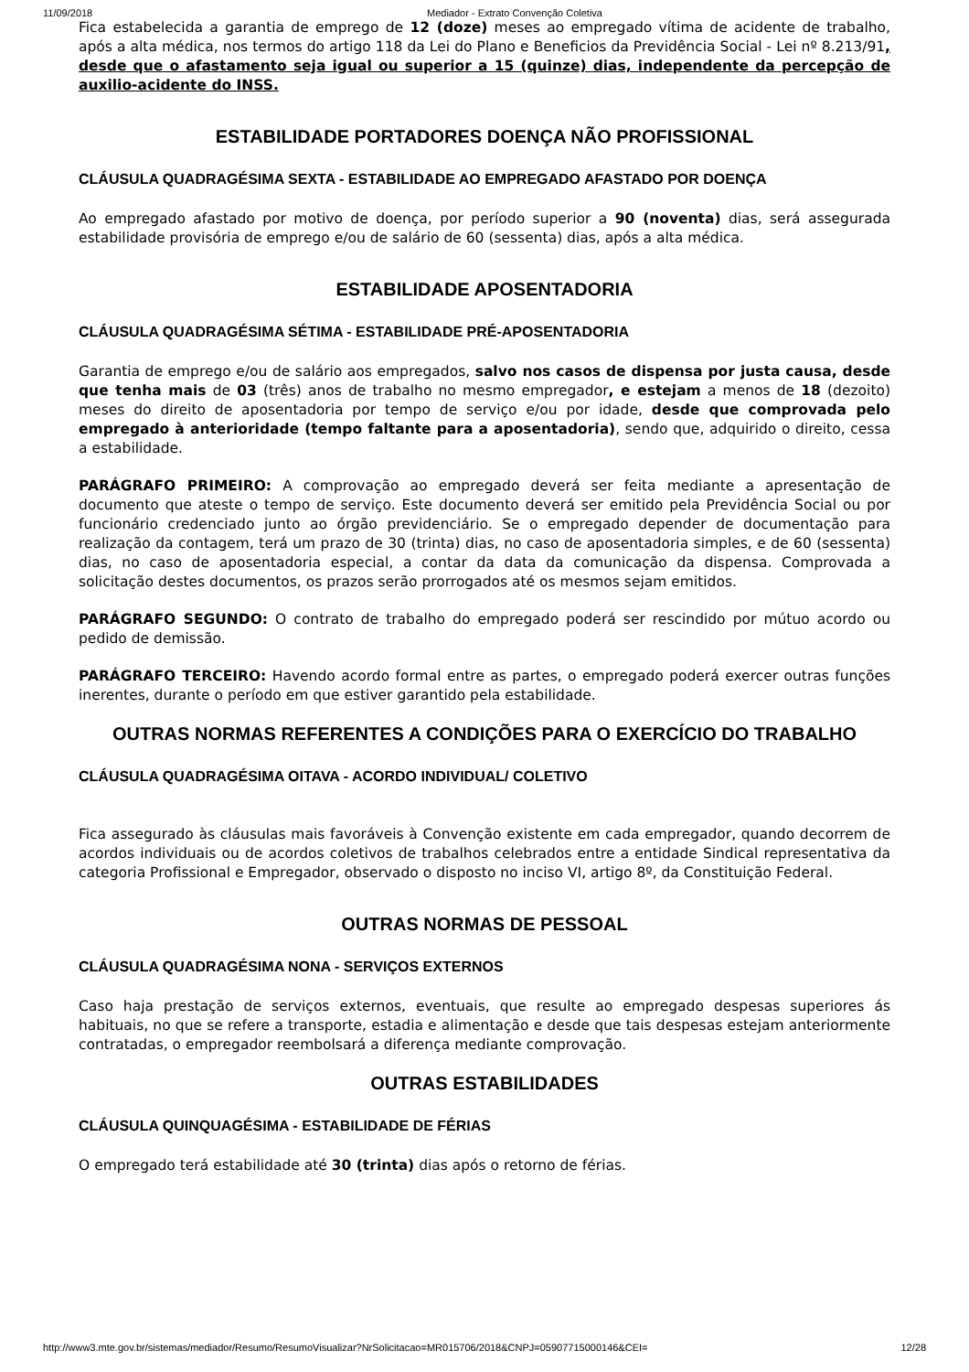11/09/2018 Mediador - Extrato Convenção Coletiva
Fica estabelecida a garantia de emprego de 12 (doze) meses ao empregado vítima de acidente de trabalho, após a alta médica, nos termos do artigo 118 da Lei do Plano e Beneficios da Previdência Social - Lei nº 8.213/91, desde que o afastamento seja igual ou superior a 15 (quinze) dias, independente da percepção de auxilio-acidente do INSS.
ESTABILIDADE PORTADORES DOENÇA NÃO PROFISSIONAL
CLÁUSULA QUADRAGÉSIMA SEXTA - ESTABILIDADE AO EMPREGADO AFASTADO POR DOENÇA
Ao empregado afastado por motivo de doença, por período superior a 90 (noventa) dias, será assegurada estabilidade provisória de emprego e/ou de salário de 60 (sessenta) dias, após a alta médica.
ESTABILIDADE APOSENTADORIA
CLÁUSULA QUADRAGÉSIMA SÉTIMA - ESTABILIDADE PRÉ-APOSENTADORIA
Garantia de emprego e/ou de salário aos empregados, salvo nos casos de dispensa por justa causa, desde que tenha mais de 03 (três) anos de trabalho no mesmo empregador, e estejam a menos de 18 (dezoito) meses do direito de aposentadoria por tempo de serviço e/ou por idade, desde que comprovada pelo empregado à anterioridade (tempo faltante para a aposentadoria), sendo que, adquirido o direito, cessa a estabilidade.
PARÁGRAFO PRIMEIRO: A comprovação ao empregado deverá ser feita mediante a apresentação de documento que ateste o tempo de serviço. Este documento deverá ser emitido pela Previdência Social ou por funcionário credenciado junto ao órgão previdenciário. Se o empregado depender de documentação para realização da contagem, terá um prazo de 30 (trinta) dias, no caso de aposentadoria simples, e de 60 (sessenta) dias, no caso de aposentadoria especial, a contar da data da comunicação da dispensa. Comprovada a solicitação destes documentos, os prazos serão prorrogados até os mesmos sejam emitidos.
PARÁGRAFO SEGUNDO: O contrato de trabalho do empregado poderá ser rescindido por mútuo acordo ou pedido de demissão.
PARÁGRAFO TERCEIRO: Havendo acordo formal entre as partes, o empregado poderá exercer outras funções inerentes, durante o período em que estiver garantido pela estabilidade.
OUTRAS NORMAS REFERENTES A CONDIÇÕES PARA O EXERCÍCIO DO TRABALHO
CLÁUSULA QUADRAGÉSIMA OITAVA - ACORDO INDIVIDUAL/ COLETIVO
Fica assegurado às cláusulas mais favoráveis à Convenção existente em cada empregador, quando decorrem de acordos individuais ou de acordos coletivos de trabalhos celebrados entre a entidade Sindical representativa da categoria Profissional e Empregador, observado o disposto no inciso VI, artigo 8º, da Constituição Federal.
OUTRAS NORMAS DE PESSOAL
CLÁUSULA QUADRAGÉSIMA NONA - SERVIÇOS EXTERNOS
Caso haja prestação de serviços externos, eventuais, que resulte ao empregado despesas superiores ás habituais, no que se refere a transporte, estadia e alimentação e desde que tais despesas estejam anteriormente contratadas, o empregador reembolsará a diferença mediante comprovação.
OUTRAS ESTABILIDADES
CLÁUSULA QUINQUAGÉSIMA - ESTABILIDADE DE FÉRIAS
O empregado terá estabilidade até 30 (trinta) dias após o retorno de férias.
http://www3.mte.gov.br/sistemas/mediador/Resumo/ResumoVisualizar?NrSolicitacao=MR015706/2018&CNPJ=05907715000146&CEI= 12/28